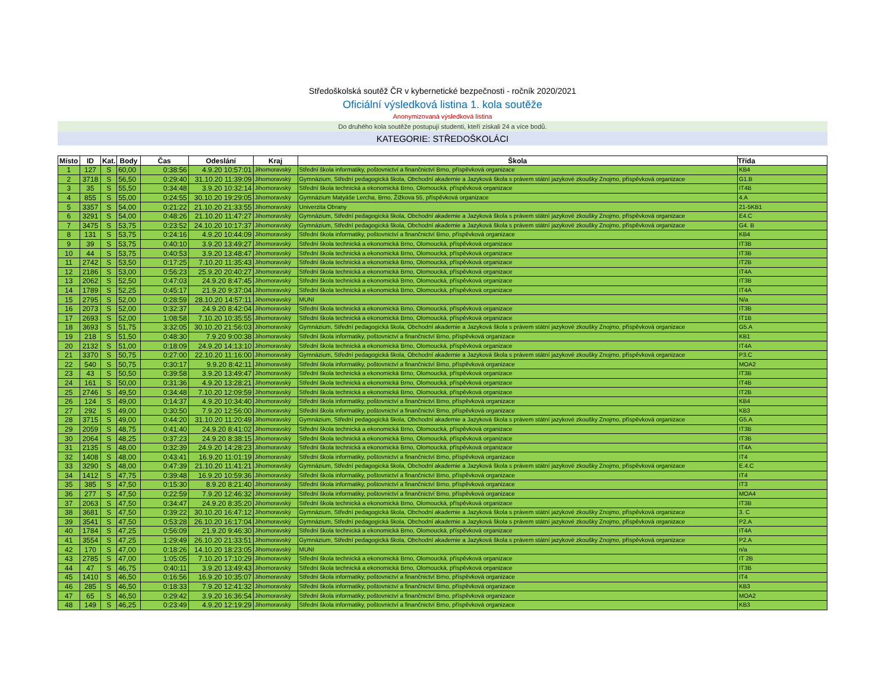Středoškolská soutěž ČR v kybernetické bezpečnosti - ročník 2020/2021
Oficiální výsledková listina 1. kola soutěže
Anonymizovaná výsledková listina
Do druhého kola soutěže postupují studenti, kteří získali 24 a více bodů.
KATEGORIE: STŘEDOŠKOLÁCI
| Místo | ID | Kat. | Body | Čas | Odeslání | Kraj | Škola | Třída |
| --- | --- | --- | --- | --- | --- | --- | --- | --- |
| 1 | 127 | S | 60,00 | 0:38:56 | 4.9.20 10:57:01 | Jihomoravský | Střední škola informatiky, poštovnictví a finančnictví Brno, příspěvková organizace | KB4 |
| 2 | 3718 | S | 56,50 | 0:29:40 | 31.10.20 11:39:09 | Jihomoravský | Gymnázium, Střední pedagogická škola, Obchodní akademie a Jazyková škola s právem státní jazykové zkoušky Znojmo, příspěvková organizace | G1.B |
| 3 | 35 | S | 55,50 | 0:34:48 | 3.9.20 10:32:14 | Jihomoravský | Střední škola technická a ekonomická Brno, Olomoucká, příspěvková organizace | IT4B |
| 4 | 855 | S | 55,00 | 0:24:55 | 30.10.20 19:29:05 | Jihomoravský | Gymnázium Matyáše Lercha, Brno, Žižkova 55, příspěvková organizace | 4.A |
| 5 | 3357 | S | 54,00 | 0:21:22 | 21.10.20 21:33:55 | Jihomoravský | Univerzita Obrany | 21-5KB1 |
| 6 | 3291 | S | 54,00 | 0:48:26 | 21.10.20 11:47:27 | Jihomoravský | Gymnázium, Střední pedagogická škola, Obchodní akademie a Jazyková škola s právem státní jazykové zkoušky Znojmo, příspěvková organizace | E4.C |
| 7 | 3475 | S | 53,75 | 0:23:52 | 24.10.20 10:17:37 | Jihomoravský | Gymnázium, Střední pedagogická škola, Obchodní akademie a Jazyková škola s právem státní jazykové zkoušky Znojmo, příspěvková organizace | G4. B |
| 8 | 131 | S | 53,75 | 0:24:16 | 4.9.20 10:44:09 | Jihomoravský | Střední škola informatiky, poštovnictví a finančnictví Brno, příspěvková organizace | KB4 |
| 9 | 39 | S | 53,75 | 0:40:10 | 3.9.20 13:49:27 | Jihomoravský | Střední škola technická a ekonomická Brno, Olomoucká, příspěvková organizace | IT3B |
| 10 | 44 | S | 53,75 | 0:40:53 | 3.9.20 13:48:47 | Jihomoravský | Střední škola technická a ekonomická Brno, Olomoucká, příspěvková organizace | IT3B |
| 11 | 2742 | S | 53,50 | 0:17:25 | 7.10.20 11:35:43 | Jihomoravský | Střední škola technická a ekonomická Brno, Olomoucká, příspěvková organizace | IT2B |
| 12 | 2186 | S | 53,00 | 0:56:23 | 25.9.20 20:40:27 | Jihomoravský | Střední škola technická a ekonomická Brno, Olomoucká, příspěvková organizace | IT4A |
| 13 | 2062 | S | 52,50 | 0:47:03 | 24.9.20 8:47:45 | Jihomoravský | Střední škola technická a ekonomická Brno, Olomoucká, příspěvková organizace | IT3B |
| 14 | 1789 | S | 52,25 | 0:45:17 | 21.9.20 9:37:04 | Jihomoravský | Střední škola technická a ekonomická Brno, Olomoucká, příspěvková organizace | IT4A |
| 15 | 2795 | S | 52,00 | 0:28:59 | 28.10.20 14:57:11 | Jihomoravský | MUNI | N/a |
| 16 | 2073 | S | 52,00 | 0:32:37 | 24.9.20 8:42:04 | Jihomoravský | Střední škola technická a ekonomická Brno, Olomoucká, příspěvková organizace | IT3B |
| 17 | 2693 | S | 52,00 | 1:08:58 | 7.10.20 10:35:55 | Jihomoravský | Střední škola technická a ekonomická Brno, Olomoucká, příspěvková organizace | IT1B |
| 18 | 3693 | S | 51,75 | 3:32:05 | 30.10.20 21:56:03 | Jihomoravský | Gymnázium, Střední pedagogická škola, Obchodní akademie a Jazyková škola s právem státní jazykové zkoušky Znojmo, příspěvková organizace | G5.A |
| 19 | 218 | S | 51,50 | 0:48:30 | 7.9.20 9:00:38 | Jihomoravský | Střední škola informatiky, poštovnictví a finančnictví Brno, příspěvková organizace | KB1 |
| 20 | 2132 | S | 51,00 | 0:18:09 | 24.9.20 14:13:10 | Jihomoravský | Střední škola technická a ekonomická Brno, Olomoucká, příspěvková organizace | IT4A |
| 21 | 3370 | S | 50,75 | 0:27:00 | 22.10.20 11:16:00 | Jihomoravský | Gymnázium, Střední pedagogická škola, Obchodní akademie a Jazyková škola s právem státní jazykové zkoušky Znojmo, příspěvková organizace | P3.C |
| 22 | 540 | S | 50,75 | 0:30:17 | 9.9.20 8:42:11 | Jihomoravský | Střední škola informatiky, poštovnictví a finančnictví Brno, příspěvková organizace | MOA2 |
| 23 | 43 | S | 50,50 | 0:39:58 | 3.9.20 13:49:47 | Jihomoravský | Střední škola technická a ekonomická Brno, Olomoucká, příspěvková organizace | IT3B |
| 24 | 161 | S | 50,00 | 0:31:36 | 4.9.20 13:28:21 | Jihomoravský | Střední škola technická a ekonomická Brno, Olomoucká, příspěvková organizace | IT4B |
| 25 | 2746 | S | 49,50 | 0:34:48 | 7.10.20 12:09:59 | Jihomoravský | Střední škola technická a ekonomická Brno, Olomoucká, příspěvková organizace | IT2B |
| 26 | 124 | S | 49,00 | 0:14:37 | 4.9.20 10:34:40 | Jihomoravský | Střední škola informatiky, poštovnictví a finančnictví Brno, příspěvková organizace | KB4 |
| 27 | 292 | S | 49,00 | 0:30:50 | 7.9.20 12:56:00 | Jihomoravský | Střední škola informatiky, poštovnictví a finančnictví Brno, příspěvková organizace | KB3 |
| 28 | 3715 | S | 49,00 | 0:44:20 | 31.10.20 11:20:49 | Jihomoravský | Gymnázium, Střední pedagogická škola, Obchodní akademie a Jazyková škola s právem státní jazykové zkoušky Znojmo, příspěvková organizace | G5.A |
| 29 | 2059 | S | 48,75 | 0:41:40 | 24.9.20 8:41:02 | Jihomoravský | Střední škola technická a ekonomická Brno, Olomoucká, příspěvková organizace | IT3B |
| 30 | 2064 | S | 48,25 | 0:37:23 | 24.9.20 8:38:15 | Jihomoravský | Střední škola technická a ekonomická Brno, Olomoucká, příspěvková organizace | IT3B |
| 31 | 2135 | S | 48,00 | 0:32:39 | 24.9.20 14:28:23 | Jihomoravský | Střední škola technická a ekonomická Brno, Olomoucká, příspěvková organizace | IT4A |
| 32 | 1408 | S | 48,00 | 0:43:41 | 16.9.20 11:01:19 | Jihomoravský | Střední škola informatiky, poštovnictví a finančnictví Brno, příspěvková organizace | IT4 |
| 33 | 3290 | S | 48,00 | 0:47:39 | 21.10.20 11:41:21 | Jihomoravský | Gymnázium, Střední pedagogická škola, Obchodní akademie a Jazyková škola s právem státní jazykové zkoušky Znojmo, příspěvková organizace | E.4.C |
| 34 | 1412 | S | 47,75 | 0:39:48 | 16.9.20 10:59:36 | Jihomoravský | Střední škola informatiky, poštovnictví a finančnictví Brno, příspěvková organizace | IT4 |
| 35 | 385 | S | 47,50 | 0:15:30 | 8.9.20 8:21:40 | Jihomoravský | Střední škola informatiky, poštovnictví a finančnictví Brno, příspěvková organizace | IT3 |
| 36 | 277 | S | 47,50 | 0:22:59 | 7.9.20 12:46:32 | Jihomoravský | Střední škola informatiky, poštovnictví a finančnictví Brno, příspěvková organizace | MOA4 |
| 37 | 2063 | S | 47,50 | 0:34:47 | 24.9.20 8:35:20 | Jihomoravský | Střední škola technická a ekonomická Brno, Olomoucká, příspěvková organizace | IT3B |
| 38 | 3681 | S | 47,50 | 0:39:22 | 30.10.20 16:47:12 | Jihomoravský | Gymnázium, Střední pedagogická škola, Obchodní akademie a Jazyková škola s právem státní jazykové zkoušky Znojmo, příspěvková organizace | 3. C |
| 39 | 3541 | S | 47,50 | 0:53:28 | 26.10.20 16:17:04 | Jihomoravský | Gymnázium, Střední pedagogická škola, Obchodní akademie a Jazyková škola s právem státní jazykové zkoušky Znojmo, příspěvková organizace | P2.A |
| 40 | 1784 | S | 47,25 | 0:56:09 | 21.9.20 9:46:30 | Jihomoravský | Střední škola technická a ekonomická Brno, Olomoucká, příspěvková organizace | IT4A |
| 41 | 3554 | S | 47,25 | 1:29:49 | 26.10.20 21:33:51 | Jihomoravský | Gymnázium, Střední pedagogická škola, Obchodní akademie a Jazyková škola s právem státní jazykové zkoušky Znojmo, příspěvková organizace | P2.A |
| 42 | 170 | S | 47,00 | 0:18:26 | 14.10.20 18:23:05 | Jihomoravský | MUNI | n/a |
| 43 | 2785 | S | 47,00 | 1:05:05 | 7.10.20 17:10:29 | Jihomoravský | Střední škola technická a ekonomická Brno, Olomoucká, příspěvková organizace | IT 2B |
| 44 | 47 | S | 46,75 | 0:40:11 | 3.9.20 13:49:43 | Jihomoravský | Střední škola technická a ekonomická Brno, Olomoucká, příspěvková organizace | IT3B |
| 45 | 1410 | S | 46,50 | 0:16:56 | 16.9.20 10:35:07 | Jihomoravský | Střední škola informatiky, poštovnictví a finančnictví Brno, příspěvková organizace | IT4 |
| 46 | 285 | S | 46,50 | 0:18:33 | 7.9.20 12:41:32 | Jihomoravský | Střední škola informatiky, poštovnictví a finančnictví Brno, příspěvková organizace | KB3 |
| 47 | 65 | S | 46,50 | 0:29:42 | 3.9.20 16:36:54 | Jihomoravský | Střední škola informatiky, poštovnictví a finančnictví Brno, příspěvková organizace | MOA2 |
| 48 | 149 | S | 46,25 | 0:23:49 | 4.9.20 12:19:29 | Jihomoravský | Střední škola informatiky, poštovnictví a finančnictví Brno, příspěvková organizace | KB3 |